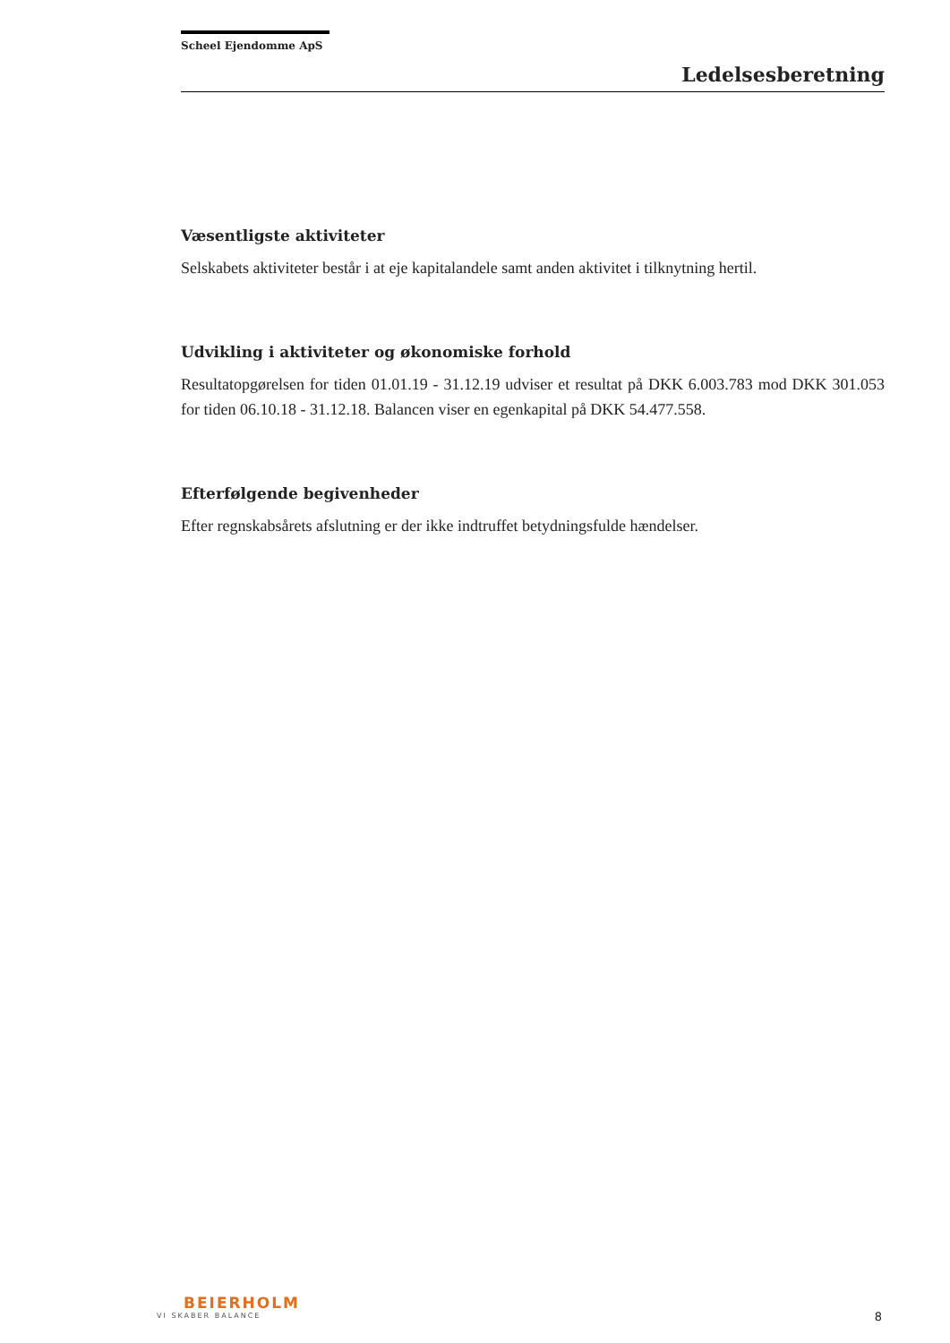Scheel Ejendomme ApS
Ledelsesberetning
Væsentligste aktiviteter
Selskabets aktiviteter består i at eje kapitalandele samt anden aktivitet i tilknytning hertil.
Udvikling i aktiviteter og økonomiske forhold
Resultatopgørelsen for tiden 01.01.19 - 31.12.19 udviser et resultat på DKK 6.003.783 mod DKK 301.053 for tiden 06.10.18 - 31.12.18. Balancen viser en egenkapital på DKK 54.477.558.
Efterfølgende begivenheder
Efter regnskabsårets afslutning er der ikke indtruffet betydningsfulde hændelser.
BEIERHOLM
VI SKABER BALANCE
8